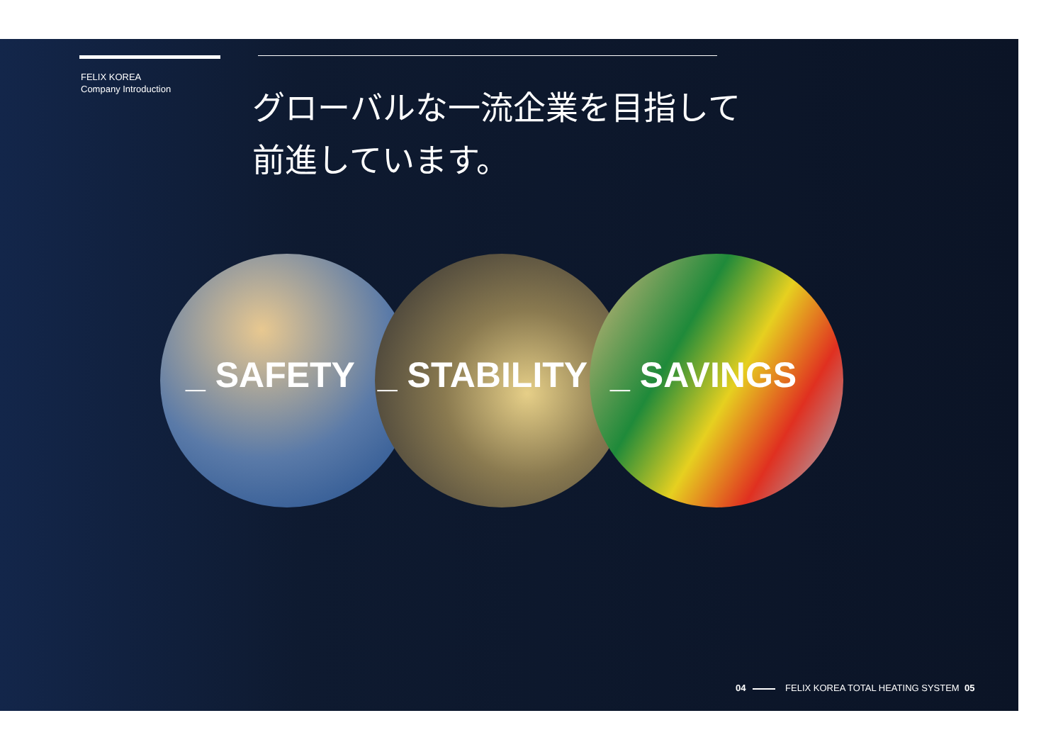FELIX KOREA
Company Introduction
グローバルな一流企業を目指して
前進しています。
_ SAFETY _ STABILITY _ SAVINGS
04 FELIX KOREA TOTAL HEATING SYSTEM 05